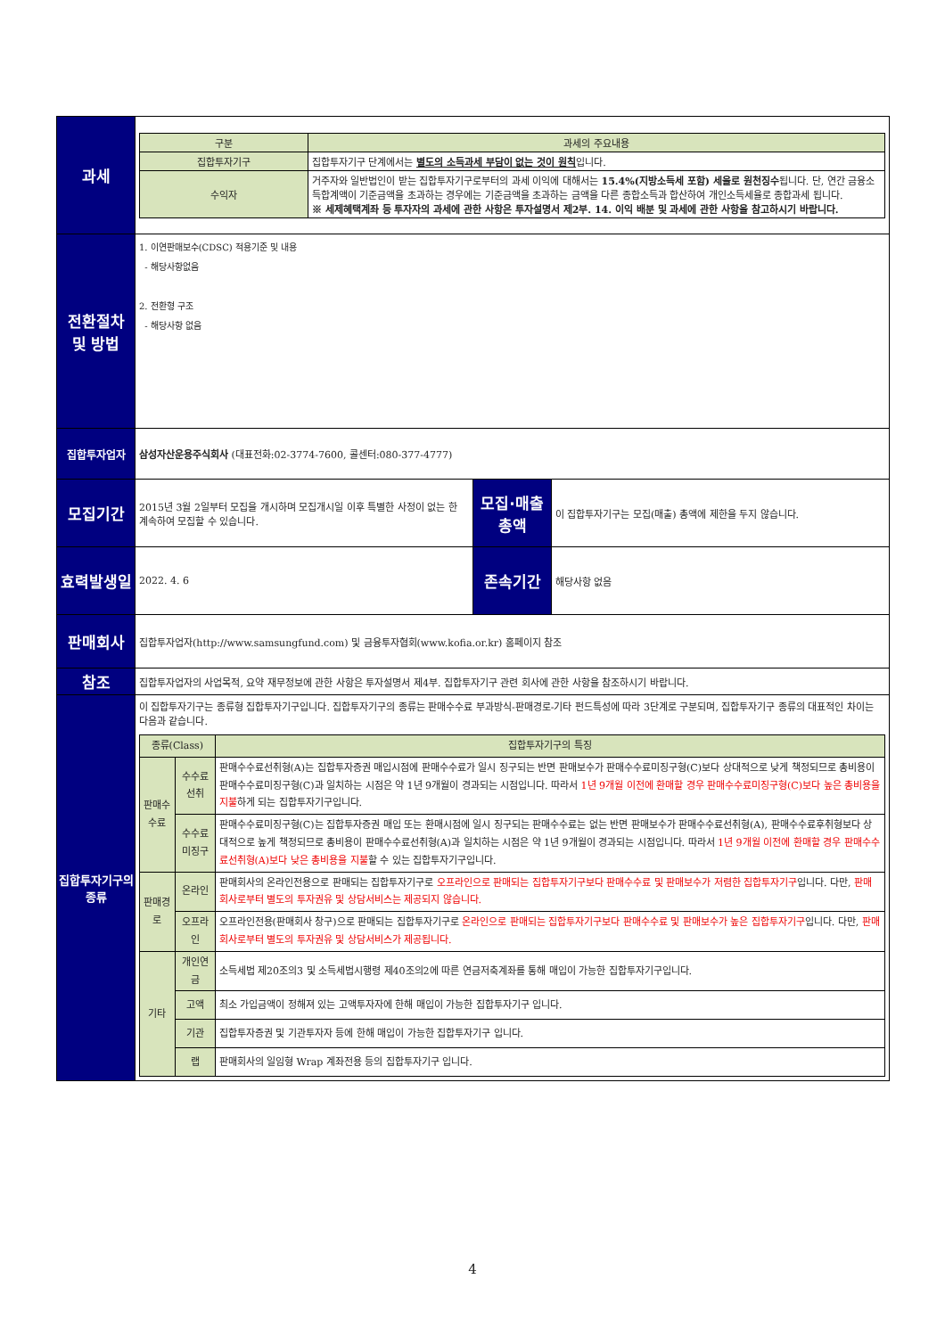| 과세 | / 구분 / 과세의 주요내용 / / --- / --- / / 집합투자기구 / 집합투자기구 단계에서는 별도의 소득과세 부담이 없는 것이 원칙 입니다. / / 수익자 / 거주자와 일반법인이 받는 집합투자기구로부터의 과세 이익에 대해서는 15.4%(지방소득세 포함) 세율로 원천징수 됩니다. 단, 연간 금융소득합계액이 기준금액을 초과하는 경우에는 기준금액을 초과하는 금액을 다른 종합소득과 합산하여 개인소득세율로 종합과세 됩니다. ※ 세제혜택계좌 등 투자자의 과세에 관한 사항은 투자설명서 제2부. 14. 이익 배분 및 과세에 관한 사항을 참고하시기 바랍니다. / | | |
| 전환절차 및 방법 | 1. 이연판매보수(CDSC) 적용기준 및 내용 - 해당사항없음 2. 전환형 구조 - 해당사항 없음 | | |
| 집합투자업자 | 삼성자산운용주식회사 (대표전화:02-3774-7600, 콜센터:080-377-4777) | | |
| 모집기간 | 2015년 3월 2일부터 모집을 개시하며 모집개시일 이후 특별한 사정이 없는 한 계속하여 모집할 수 있습니다. | 모집·매출 총액 | 이 집합투자기구는 모집(매출) 총액에 제한을 두지 않습니다. |
| 효력발생일 | 2022. 4. 6 | 존속기간 | 해당사항 없음 |
| 판매회사 | 집합투자업자(http://www.samsungfund.com) 및 금융투자협회(www.kofia.or.kr) 홈페이지 참조 | | |
| 참조 | 집합투자업자의 사업목적, 요약 재무정보에 관한 사항은 투자설명서 제4부. 집합투자기구 관련 회사에 관한 사항을 참조하시기 바랍니다. | | |
| 집합투자기구의 종류 | 이 집합투자기구는 종류형 집합투자기구입니다. 집합투자기구의 종류는 판매수수료 부과방식-판매경로-기타 펀드특성에 따라 3단계로 구분되며, 집합투자기구 종류의 대표적인 차이는 다음과 같습니다. / 종류(Class) / / 집합투자기구의 특징 / / --- / --- / --- / / 판매수수료 / 수수료선취 / 판매수수료선취형(A)는 집합투자증권 매입시점에 판매수수료가 일시 징구되는 반면 판매보수가 판매수수료미징구형(C)보다 상대적으로 낮게 책정되므로 총비용이 판매수수료미징구형(C)과 일치하는 시점은 약 1년 9개월이 경과되는 시점입니다. 따라서 1년 9개월 이전에 환매할 경우 판매수수료미징구형(C)보다 높은 총비용을 지불 하게 되는 집합투자기구입니다. / / / 수수료미징구 / 판매수수료미징구형(C)는 집합투자증권 매입 또는 환매시점에 일시 징구되는 판매수수료는 없는 반면 판매보수가 판매수수료선취형(A), 판매수수료후취형보다 상대적으로 높게 책정되므로 총비용이 판매수수료선취형(A)과 일치하는 시점은 약 1년 9개월이 경과되는 시점입니다. 따라서 1년 9개월 이전에 환매할 경우 판매수수료선취형(A)보다 낮은 총비용을 지불 할 수 있는 집합투자기구입니다. / / 판매경로 / 온라인 / 판매회사의 온라인전용으로 판매되는 집합투자기구로 오프라인으로 판매되는 집합투자기구보다 판매수수료 및 판매보수가 저렴한 집합투자기구 입니다. 다만, 판매회사로부터 별도의 투자권유 및 상담서비스는 제공되지 않습니다. / / / 오프라인 / 오프라인전용(판매회사 창구)으로 판매되는 집합투자기구로 온라인으로 판매되는 집합투자기구보다 판매수수료 및 판매보수가 높은 집합투자기구 입니다. 다만, 판매회사로부터 별도의 투자권유 및 상담서비스가 제공됩니다. / / 기타 / 개인연금 / 소득세법 제20조의3 및 소득세법시행령 제40조의2에 따른 연금저축계좌를 통해 매입이 가능한 집합투자기구입니다. / / / 고액 / 최소 가입금액이 정해져 있는 고액투자자에 한해 매입이 가능한 집합투자기구 입니다. / / / 기관 / 집합투자증권 및 기관투자자 등에 한해 매입이 가능한 집합투자기구 입니다. / / / 랩 / 판매회사의 일임형 Wrap 계좌전용 등의 집합투자기구 입니다. / | | |
4